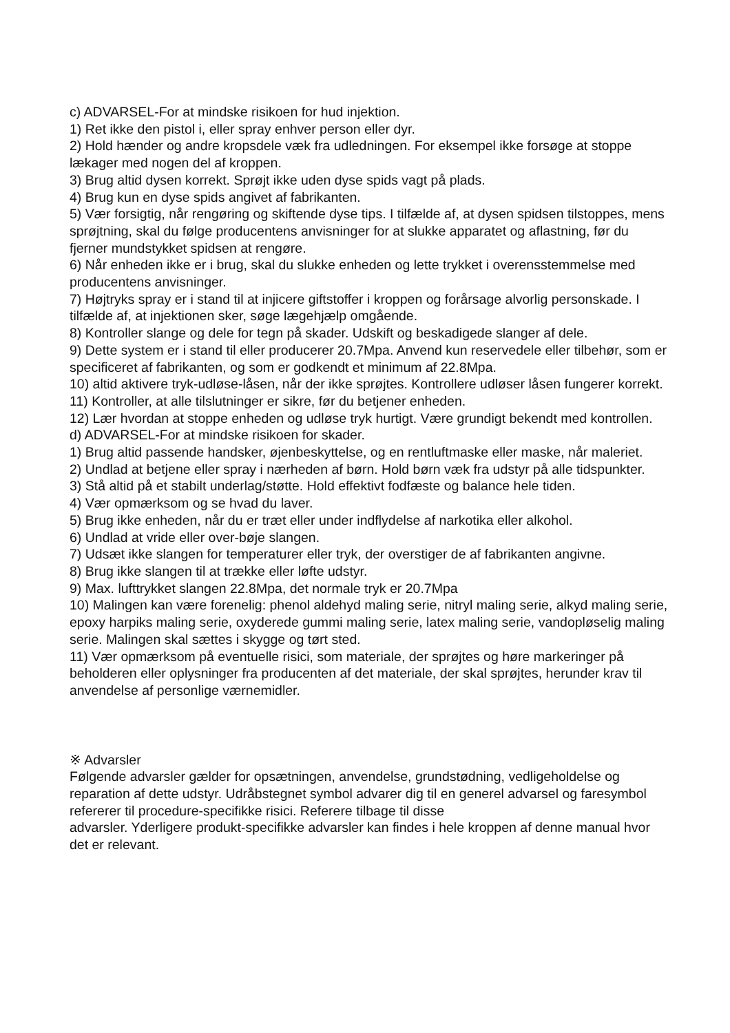c) ADVARSEL-For at mindske risikoen for hud injektion.
1) Ret ikke den pistol i, eller spray enhver person eller dyr.
2) Hold hænder og andre kropsdele væk fra udledningen. For eksempel ikke forsøge at stoppe lækager med nogen del af kroppen.
3) Brug altid dysen korrekt. Sprøjt ikke uden dyse spids vagt på plads.
4) Brug kun en dyse spids angivet af fabrikanten.
5) Vær forsigtig, når rengøring og skiftende dyse tips. I tilfælde af, at dysen spidsen tilstoppes, mens sprøjtning, skal du følge producentens anvisninger for at slukke apparatet og aflastning, før du fjerner mundstykket spidsen at rengøre.
6) Når enheden ikke er i brug, skal du slukke enheden og lette trykket i overensstemmelse med producentens anvisninger.
7) Højtryks spray er i stand til at injicere giftstoffer i kroppen og forårsage alvorlig personskade. I tilfælde af, at injektionen sker, søge lægehjælp omgående.
8) Kontroller slange og dele for tegn på skader. Udskift og beskadigede slanger af dele.
9) Dette system er i stand til eller producerer 20.7Mpa. Anvend kun reservedele eller tilbehør, som er specificeret af fabrikanten, og som er godkendt et minimum af 22.8Mpa.
10) altid aktivere tryk-udløse-låsen, når der ikke sprøjtes. Kontrollere udløser låsen fungerer korrekt.
11) Kontroller, at alle tilslutninger er sikre, før du betjener enheden.
12) Lær hvordan at stoppe enheden og udløse tryk hurtigt. Være grundigt bekendt med kontrollen.
d) ADVARSEL-For at mindske risikoen for skader.
1) Brug altid passende handsker, øjenbeskyttelse, og en rentluftmaske eller maske, når maleriet.
2) Undlad at betjene eller spray i nærheden af børn. Hold børn væk fra udstyr på alle tidspunkter.
3) Stå altid på et stabilt underlag/støtte. Hold effektivt fodfæste og balance hele tiden.
4) Vær opmærksom og se hvad du laver.
5) Brug ikke enheden, når du er træt eller under indflydelse af narkotika eller alkohol.
6) Undlad at vride eller over-bøje slangen.
7) Udsæt ikke slangen for temperaturer eller tryk, der overstiger de af fabrikanten angivne.
8) Brug ikke slangen til at trække eller løfte udstyr.
9) Max. lufttrykket slangen 22.8Mpa, det normale tryk er 20.7Mpa
10) Malingen kan være forenelig: phenol aldehyd maling serie, nitryl maling serie, alkyd maling serie, epoxy harpiks maling serie, oxyderede gummi maling serie, latex maling serie, vandopløselig maling serie. Malingen skal sættes i skygge og tørt sted.
11) Vær opmærksom på eventuelle risici, som materiale, der sprøjtes og høre markeringer på beholderen eller oplysninger fra producenten af det materiale, der skal sprøjtes, herunder krav til anvendelse af personlige værnemidler.
※ Advarsler
Følgende advarsler gælder for opsætningen, anvendelse, grundstødning, vedligeholdelse og reparation af dette udstyr. Udråbstegnet symbol advarer dig til en generel advarsel og faresymbol refererer til procedure-specifikke risici. Referere tilbage til disse
advarsler. Yderligere produkt-specifikke advarsler kan findes i hele kroppen af denne manual hvor det er relevant.